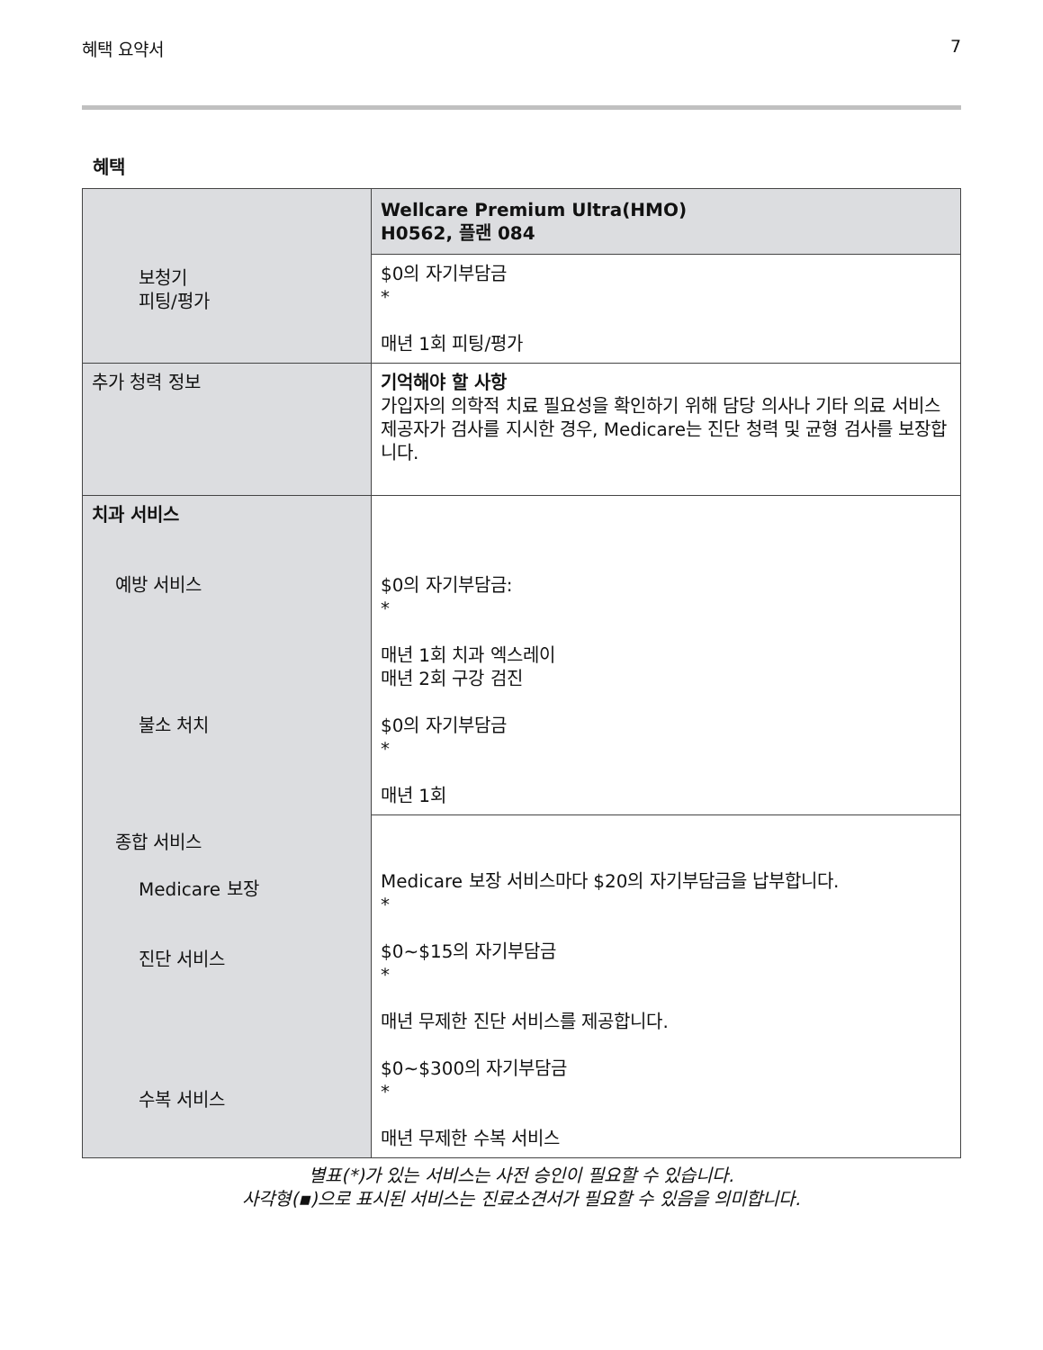혜택 요약서 7
혜택
| 보청기 피팅/평가 | Wellcare Premium Ultra(HMO) H0562, 플랜 084 |
| | $0의 자기부담금 * 매년 1회 피팅/평가 |
| 추가 청력 정보 | 기억해야 할 사항 가입자의 의학적 치료 필요성을 확인하기 위해 담당 의사나 기타 의료 서비스 제공자가 검사를 지시한 경우, Medicare는 진단 청력 및 균형 검사를 보장합니다. |
| 치과 서비스 예방 서비스 불소 처치 종합 서비스 Medicare 보장 진단 서비스 수복 서비스 | $0의 자기부담금: * 매년 1회 치과 엑스레이 매년 2회 구강 검진 $0의 자기부담금 * 매년 1회 |
| | Medicare 보장 서비스마다 $20의 자기부담금을 납부합니다. * $0~$15의 자기부담금 * 매년 무제한 진단 서비스를 제공합니다. $0~$300의 자기부담금 * 매년 무제한 수복 서비스 |
별표(*)가 있는 서비스는 사전 승인이 필요할 수 있습니다.
사각형(▪)으로 표시된 서비스는 진료소견서가 필요할 수 있음을 의미합니다.